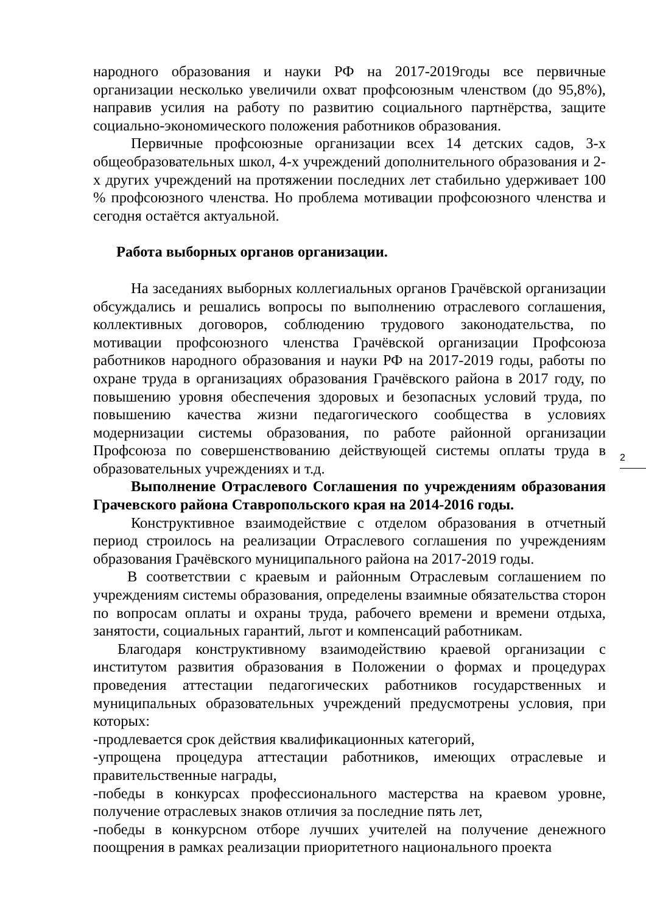народного образования и науки РФ на 2017-2019годы все первичные организации несколько увеличили охват профсоюзным членством (до 95,8%), направив усилия на работу по развитию социального партнёрства, защите социально-экономического положения работников образования.
Первичные профсоюзные организации всех 14 детских садов, 3-х общеобразовательных школ, 4-х учреждений дополнительного образования и 2-х других учреждений на протяжении последних лет стабильно удерживает 100 % профсоюзного членства. Но проблема мотивации профсоюзного членства и сегодня остаётся актуальной.
Работа выборных органов организации.
На заседаниях выборных коллегиальных органов Грачёвской организации обсуждались и решались вопросы по выполнению отраслевого соглашения, коллективных договоров, соблюдению трудового законодательства, по мотивации профсоюзного членства Грачёвской организации Профсоюза работников народного образования и науки РФ на 2017-2019 годы, работы по охране труда в организациях образования Грачёвского района в 2017 году, по повышению уровня обеспечения здоровых и безопасных условий труда, по повышению качества жизни педагогического сообщества в условиях модернизации системы образования, по работе районной организации Профсоюза по совершенствованию действующей системы оплаты труда в образовательных учреждениях и т.д.
Выполнение Отраслевого Соглашения по учреждениям образования Грачевского района Ставропольского края на 2014-2016 годы.
Конструктивное взаимодействие с отделом образования в отчетный период строилось на реализации Отраслевого соглашения по учреждениям образования Грачёвского муниципального района на 2017-2019 годы.
В соответствии с краевым и районным Отраслевым соглашением по учреждениям системы образования, определены взаимные обязательства сторон по вопросам оплаты и охраны труда, рабочего времени и времени отдыха, занятости, социальных гарантий, льгот и компенсаций работникам.
Благодаря конструктивному взаимодействию краевой организации с институтом развития образования в Положении о формах и процедурах проведения аттестации педагогических работников государственных и муниципальных образовательных учреждений предусмотрены условия, при которых:
-продлевается срок действия квалификационных категорий,
-упрощена процедура аттестации работников, имеющих отраслевые и правительственные награды,
-победы в конкурсах профессионального мастерства на краевом уровне, получение отраслевых знаков отличия за последние пять лет,
-победы в конкурсном отборе лучших учителей на получение денежного поощрения в рамках реализации приоритетного национального проекта
2